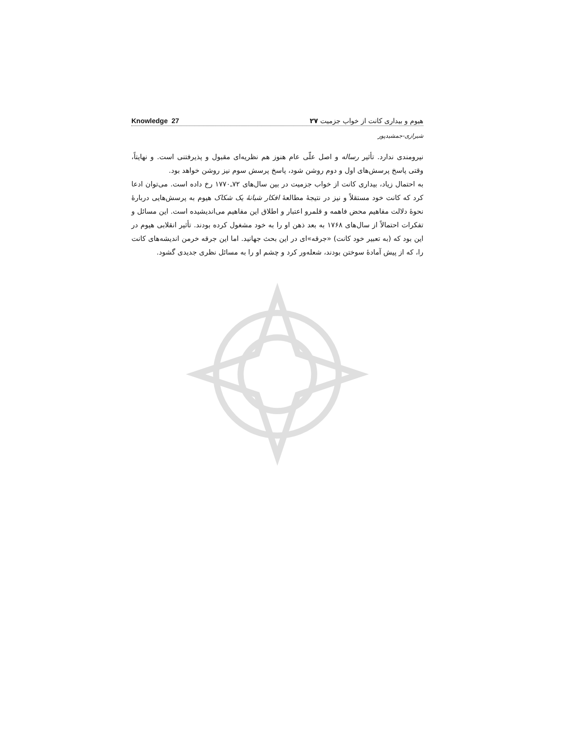Knowledge 27 هیوم و بیداری کانت از خواب جزمیت ۲۷
شیرازی-جمشیدپور
نیرومندی ندارد. تأثیر رساله و اصل علّی عام هنوز هم نظریه‌ای مقبول و پذیرفتنی است. و نهایتاً، وقتی پاسخ پرسش‌های اول و دوم روشن شود، پاسخ پرسش سوم نیز روشن خواهد بود.
به احتمال زیاد، بیداری کانت از خواب جزمیت در بین سال‌های ۷۲ـ۱۷۷۰ رخ داده است. می‌توان ادعا کرد که کانت خود مستقلاً و نیز در نتیجهٔ مطالعهٔ افکار شبانهٔ یک شکاک هیوم به پرسش‌هایی دربارهٔ نحوهٔ دلالت مفاهیم محض فاهمه و قلمرو اعتبار و اطلاق این مفاهیم می‌اندیشیده است. این مسائل و تفکرات احتمالاً از سال‌های ۱۷۶۸ به بعد ذهن او را به خود مشغول کرده بودند. تأثیر انقلابی هیوم در این بود که (به تعبیر خود کانت) «جرقه»ای در این بحث جهانید. اما این جرقه خرمن اندیشه‌های کانت را، که از پیش آمادهٔ سوختن بودند، شعله‌ور کرد و چشم او را به مسائل نظری جدیدی گشود.